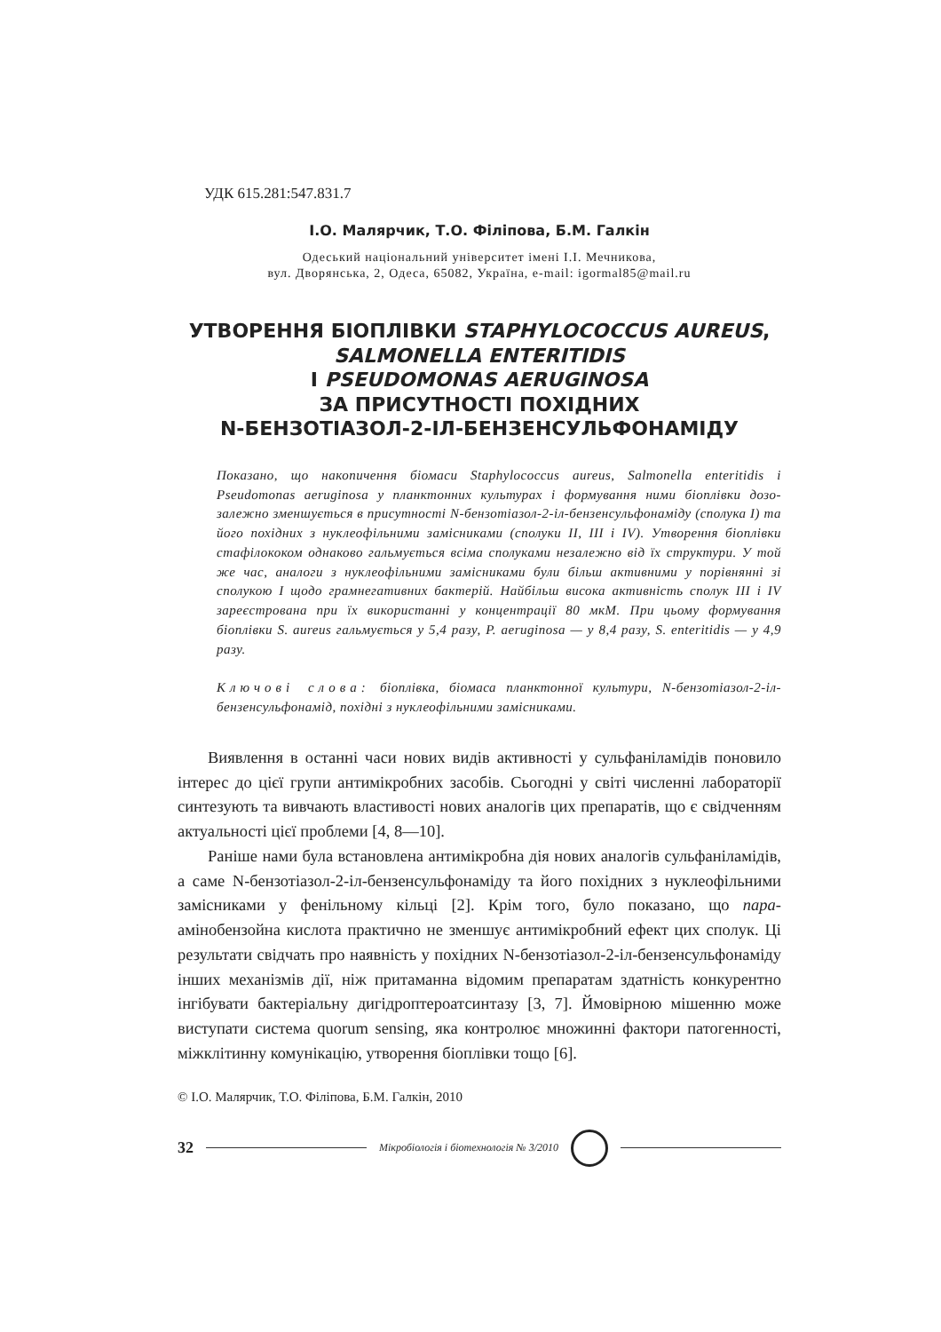УДК 615.281:547.831.7
І.О. Малярчик, Т.О. Філіпова, Б.М. Галкін
Одеський національний університет імені І.І. Мечникова,
вул. Дворянська, 2, Одеса, 65082, Україна, e-mail: igormal85@mail.ru
УТВОРЕННЯ БІОПЛІВКИ STAPHYLOCOCCUS AUREUS, SALMONELLA ENTERITIDIS
І PSEUDOMONAS AERUGINOSA
ЗА ПРИСУТНОСТІ ПОХІДНИХ
N-БЕНЗОТІАЗОЛ-2-ІЛ-БЕНЗЕНСУЛЬФОНАМІДУ
Показано, що накопичення біомаси Staphylococcus aureus, Salmonella enteritidis і Pseudomonas aeruginosa у планктонних культурах і формування ними біоплівки дозо-залежно зменшується в присутності N-бензотіазол-2-іл-бензенсульфонаміду (сполука I) та його похідних з нуклеофільними замісниками (сполуки II, III і IV). Утворення біоплівки стафілококом однаково гальмується всіма сполуками незалежно від їх структури. У той же час, аналоги з нуклеофільними замісниками були більш активними у порівнянні зі сполукою I щодо грамнегативних бактерій. Найбільш висока активність сполук III і IV зареєстрована при їх використанні у концентрації 80 мкМ. При цьому формування біоплівки S. aureus гальмується у 5,4 разу, P. aeruginosa — у 8,4 разу, S. enteritidis — у 4,9 разу.
Ключові слова: біоплівка, біомаса планктонної культури, N-бензотіазол-2-іл-бензенсульфонамід, похідні з нуклеофільними замісниками.
Виявлення в останні часи нових видів активності у сульфаніламідів поновило інтерес до цієї групи антимікробних засобів. Сьогодні у світі численні лабораторії синтезують та вивчають властивості нових аналогів цих препаратів, що є свідченням актуальності цієї проблеми [4, 8—10].
Раніше нами була встановлена антимікробна дія нових аналогів сульфаніламідів, а саме N-бензотіазол-2-іл-бензенсульфонаміду та його похідних з нуклеофільними замісниками у фенільному кільці [2]. Крім того, було показано, що пара-амінобензойна кислота практично не зменшує антимікробний ефект цих сполук. Ці результати свідчать про наявність у похідних N-бензотіазол-2-іл-бензенсульфонаміду інших механізмів дії, ніж притаманна відомим препаратам здатність конкурентно інгібувати бактеріальну дигідроптероатсинтазу [3, 7]. Ймовірною мішенню може виступати система quorum sensing, яка контролює множинні фактори патогенності, міжклітинну комунікацію, утворення біоплівки тощо [6].
© І.О. Малярчик, Т.О. Філіпова, Б.М. Галкін, 2010
32
Мікробіологія і біотехнологія № 3/2010